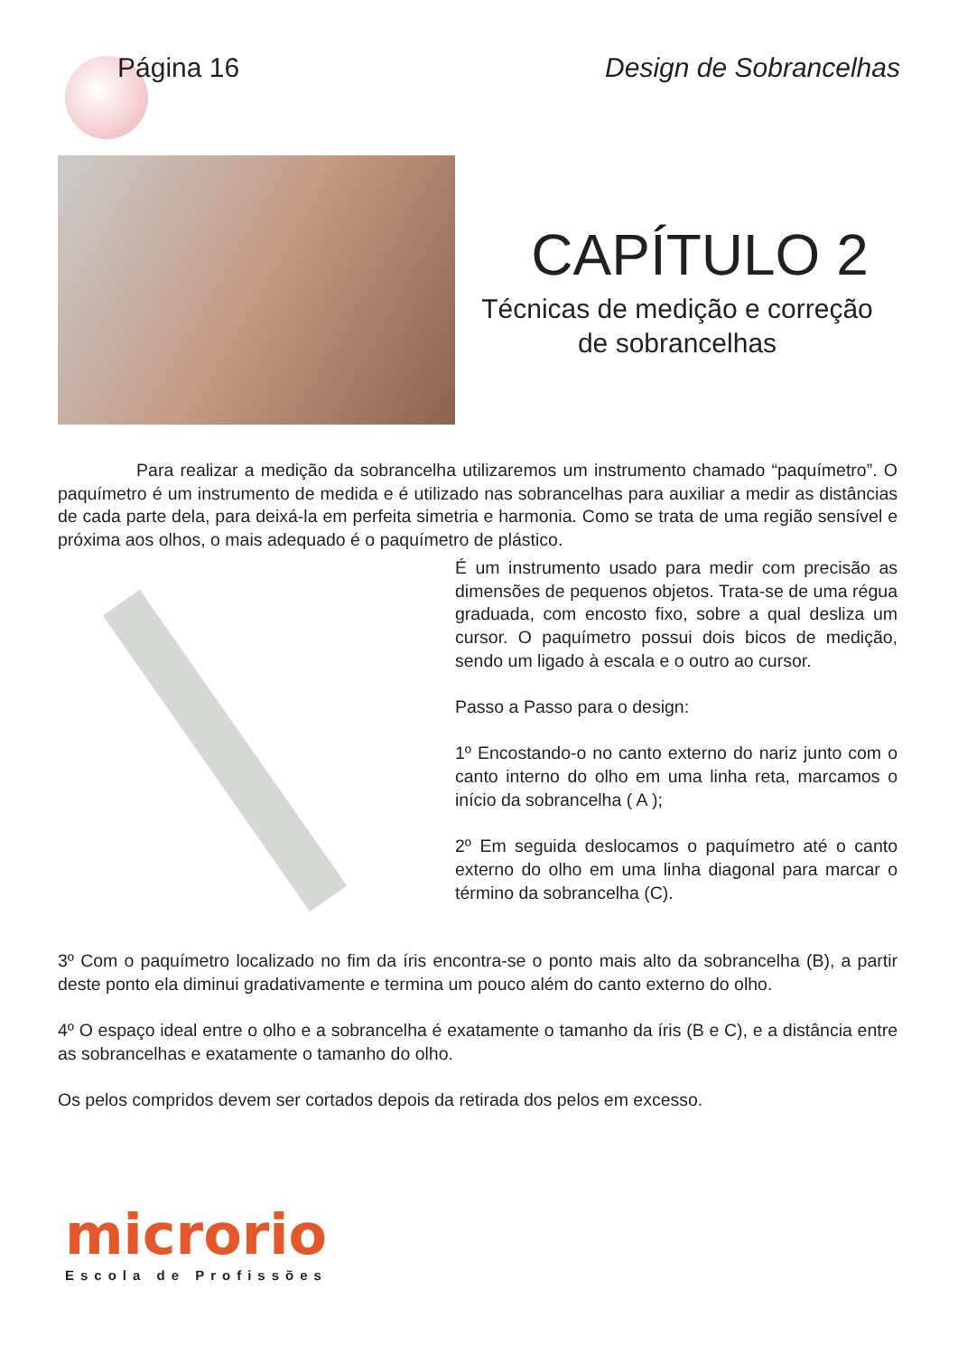Página 16 Design de Sobrancelhas
CAPÍTULO 2
Técnicas de medição e correção
de sobrancelhas
Para realizar a medição da sobrancelha utilizaremos um instrumento chamado “paquímetro”. O paquímetro é um instrumento de medida e é utilizado nas sobrancelhas para auxiliar a medir as distâncias de cada parte dela, para deixá-la em perfeita simetria e harmonia. Como se trata de uma região sensível e próxima aos olhos, o mais adequado é o paquímetro de plástico.
É um instrumento usado para medir com precisão as dimensões de pequenos objetos. Trata-se de uma régua graduada, com encosto fixo, sobre a qual desliza um cursor. O paquímetro possui dois bicos de medição, sendo um ligado à escala e o outro ao cursor.
Passo a Passo para o design:
1º Encostando-o no canto externo do nariz junto com o canto interno do olho em uma linha reta, marcamos o início da sobrancelha ( A );
2º Em seguida deslocamos o paquímetro até o canto externo do olho em uma linha diagonal para marcar o término da sobrancelha (C).
3º Com o paquímetro localizado no fim da íris encontra-se o ponto mais alto da sobrancelha (B), a partir deste ponto ela diminui gradativamente e termina um pouco além do canto externo do olho.
4º O espaço ideal entre o olho e a sobrancelha é exatamente o tamanho da íris (B e C), e a distância entre as sobrancelhas e exatamente o tamanho do olho.
Os pelos compridos devem ser cortados depois da retirada dos pelos em excesso.
microrio
Escola de Profissões